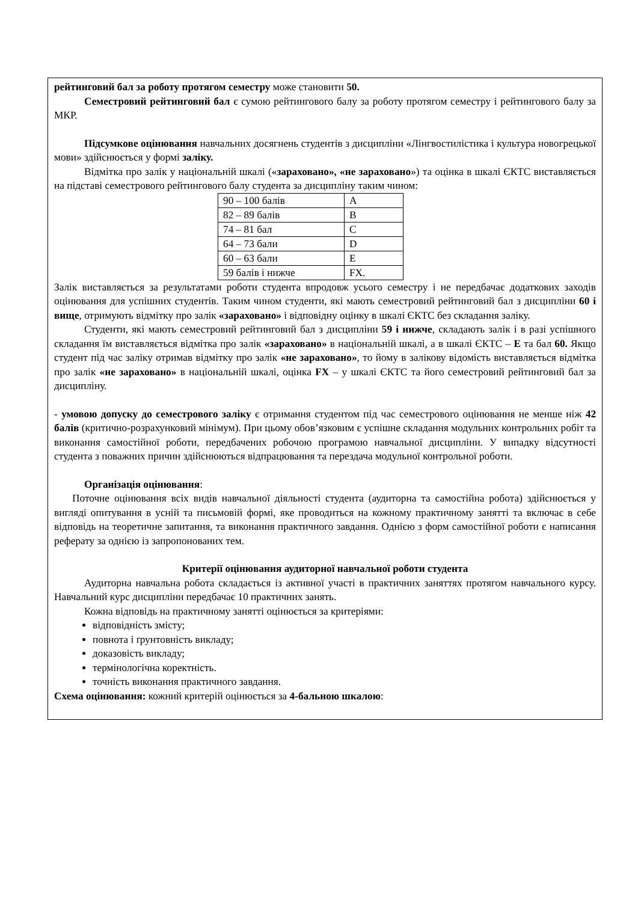рейтинговий бал за роботу протягом семестру може становити 50.
Семестровий рейтинговий бал є сумою рейтингового балу за роботу протягом семестру і рейтингового балу за МКР.
Підсумкове оцінювання навчальних досягнень студентів з дисципліни «Лінгвостилістика і культура новогрецької мови» здійснюється у формі заліку.
Відмітка про залік у національній шкалі («зараховано», «не зараховано») та оцінка в шкалі ЄКТС виставляється на підставі семестрового рейтингового балу студента за дисципліну таким чином:
| 90 – 100 балів | A |
| 82 – 89 балів | B |
| 74 – 81 бал | C |
| 64 – 73 бали | D |
| 60 – 63 бали | E |
| 59 балів і нижче | FX. |
Залік виставляється за результатами роботи студента впродовж усього семестру і не передбачає додаткових заходів оцінювання для успішних студентів. Таким чином студенти, які мають семестровий рейтинговий бал з дисципліни 60 і вище, отримують відмітку про залік «зараховано» і відповідну оцінку в шкалі ЄКТС без складання заліку.
Студенти, які мають семестровий рейтинговий бал з дисципліни 59 і нижче, складають залік і в разі успішного складання їм виставляється відмітка про залік «зараховано» в національній шкалі, а в шкалі ЄКТС – E та бал 60. Якщо студент під час заліку отримав відмітку про залік «не зараховано», то йому в залікову відомість виставляється відмітка про залік «не зараховано» в національній шкалі, оцінка FX – у шкалі ЄКТС та його семестровий рейтинговий бал за дисципліну.
- умовою допуску до семестрового заліку є отримання студентом під час семестрового оцінювання не менше ніж 42 балів (критично-розрахунковий мінімум). При цьому обов’язковим є успішне складання модульних контрольних робіт та виконання самостійної роботи, передбачених робочою програмою навчальної дисципліни. У випадку відсутності студента з поважних причин здійснюються відпрацювання та перездача модульної контрольної роботи.
Організація оцінювання:
Поточне оцінювання всіх видів навчальної діяльності студента (аудиторна та самостійна робота) здійснюється у вигляді опитування в усній та письмовій формі, яке проводиться на кожному практичному занятті та включає в себе відповідь на теоретичне запитання, та виконання практичного завдання. Однією з форм самостійної роботи є написання реферату за однією із запропонованих тем.
Критерії оцінювання аудиторної навчальної роботи студента
Аудиторна навчальна робота складається із активної участі в практичних заняттях протягом навчального курсу. Навчальний курс дисципліни передбачає 10 практичних занять.
Кожна відповідь на практичному занятті оцінюється за критеріями:
відповідність змісту;
повнота і ґрунтовність викладу;
доказовість викладу;
термінологічна коректність.
точність виконання практичного завдання.
Схема оцінювання: кожний критерій оцінюється за 4-бальною шкалою: